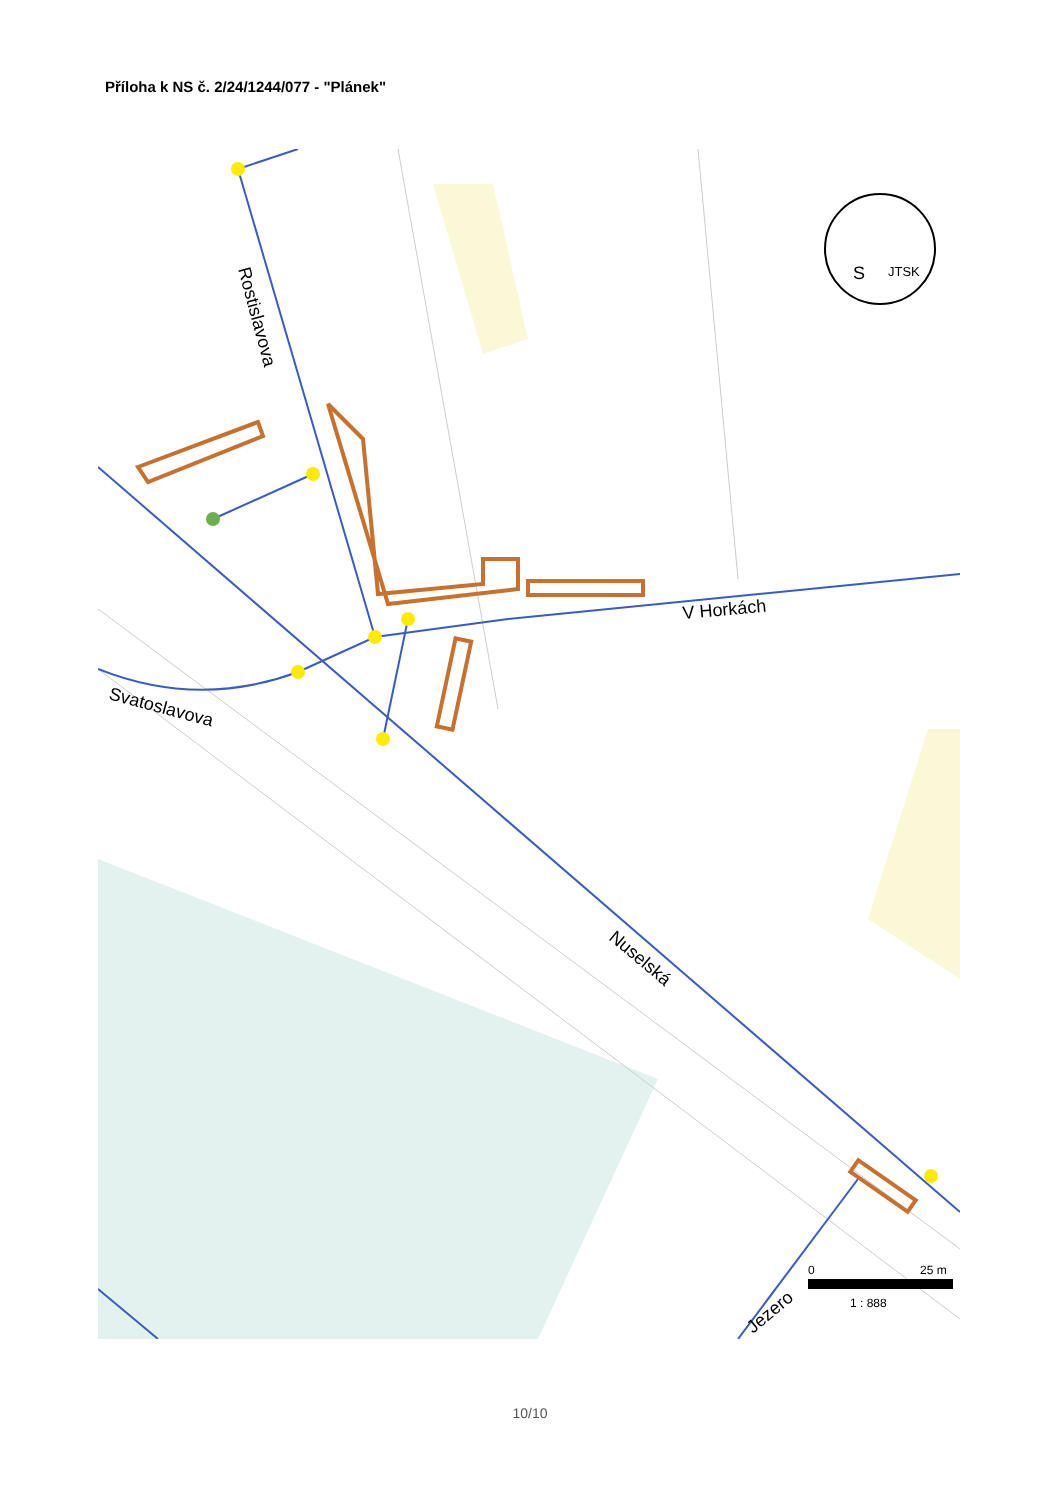Příloha k NS č. 2/24/1244/077 - "Plánek"
Rostislavova
V Horkách
Svatoslavova
Nuselská
Jezero
S
JTSK
0
25 m
1 : 888
10/10